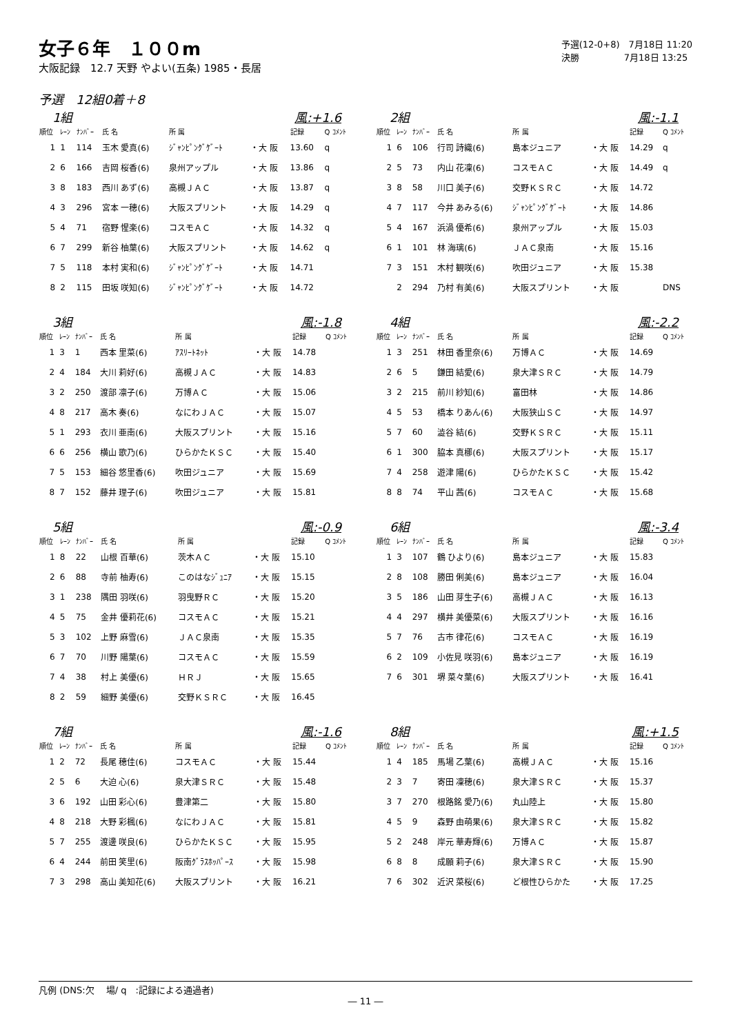女子６年　１００m
大阪記録　12.7 天野 やよい(五条) 1985・長居
予選(12-0+8)　7月18日 11:20
決勝　　　　　7月18日 13:25
予選　12組0着＋8
1組 風:+1.6
| 順位 | ﾚｰﾝ | ﾅﾝﾊﾞｰ | 氏 名 | 所 属 | | 記録 | Q ｺﾒﾝﾄ |
| --- | --- | --- | --- | --- | --- | --- | --- |
| 1 | 1 | 114 | 玉木 愛真(6) | ｼﾞｬﾝﾋﾟﾝｸﾞｹﾞｰﾄ | ・大 阪 | 13.60 | q |
| 2 | 6 | 166 | 吉岡 桜香(6) | 泉州アップル | ・大 阪 | 13.86 | q |
| 3 | 8 | 183 | 西川 あず(6) | 高槻ＪＡＣ | ・大 阪 | 13.87 | q |
| 4 | 3 | 296 | 宮本 一穂(6) | 大阪スプリント | ・大 阪 | 14.29 | q |
| 5 | 4 | 71 | 宿野 惺楽(6) | コスモＡＣ | ・大 阪 | 14.32 | q |
| 6 | 7 | 299 | 新谷 柚葉(6) | 大阪スプリント | ・大 阪 | 14.62 | q |
| 7 | 5 | 118 | 本村 実和(6) | ｼﾞｬﾝﾋﾟﾝｸﾞｹﾞｰﾄ | ・大 阪 | 14.71 | |
| 8 | 2 | 115 | 田坂 咲知(6) | ｼﾞｬﾝﾋﾟﾝｸﾞｹﾞｰﾄ | ・大 阪 | 14.72 | |
2組 風:-1.1
| 順位 | ﾚｰﾝ | ﾅﾝﾊﾞｰ | 氏 名 | 所 属 | | 記録 | Q ｺﾒﾝﾄ |
| --- | --- | --- | --- | --- | --- | --- | --- |
| 1 | 6 | 106 | 行司 詩織(6) | 島本ジュニア | ・大 阪 | 14.29 | q |
| 2 | 5 | 73 | 内山 花凜(6) | コスモＡＣ | ・大 阪 | 14.49 | q |
| 3 | 8 | 58 | 川口 美子(6) | 交野ＫＳＲＣ | ・大 阪 | 14.72 | |
| 4 | 7 | 117 | 今井 あみる(6) | ｼﾞｬﾝﾋﾟﾝｸﾞｹﾞｰﾄ | ・大 阪 | 14.86 | |
| 5 | 4 | 167 | 浜渦 優希(6) | 泉州アップル | ・大 阪 | 15.03 | |
| 6 | 1 | 101 | 林 海璃(6) | ＪＡＣ泉南 | ・大 阪 | 15.16 | |
| 7 | 3 | 151 | 木村 観咲(6) | 吹田ジュニア | ・大 阪 | 15.38 | |
| | 2 | 294 | 乃村 有美(6) | 大阪スプリント | ・大 阪 | | DNS |
3組 風:-1.8
| 順位 | ﾚｰﾝ | ﾅﾝﾊﾞｰ | 氏 名 | 所 属 | | 記録 | Q ｺﾒﾝﾄ |
| --- | --- | --- | --- | --- | --- | --- | --- |
| 1 | 3 | 1 | 西本 里菜(6) | ｱｽﾘｰﾄﾈｯﾄ | ・大 阪 | 14.78 | |
| 2 | 4 | 184 | 大川 莉好(6) | 高槻ＪＡＣ | ・大 阪 | 14.83 | |
| 3 | 2 | 250 | 渡部 凛子(6) | 万博ＡＣ | ・大 阪 | 15.06 | |
| 4 | 8 | 217 | 高木 奏(6) | なにわＪＡＣ | ・大 阪 | 15.07 | |
| 5 | 1 | 293 | 衣川 亜南(6) | 大阪スプリント | ・大 阪 | 15.16 | |
| 6 | 6 | 256 | 横山 歌乃(6) | ひらかたＫＳＣ | ・大 阪 | 15.40 | |
| 7 | 5 | 153 | 細谷 悠里香(6) | 吹田ジュニア | ・大 阪 | 15.69 | |
| 8 | 7 | 152 | 藤井 理子(6) | 吹田ジュニア | ・大 阪 | 15.81 | |
4組 風:-2.2
| 順位 | ﾚｰﾝ | ﾅﾝﾊﾞｰ | 氏 名 | 所 属 | | 記録 | Q ｺﾒﾝﾄ |
| --- | --- | --- | --- | --- | --- | --- | --- |
| 1 | 3 | 251 | 林田 香里奈(6) | 万博ＡＣ | ・大 阪 | 14.69 | |
| 2 | 6 | 5 | 鎌田 結愛(6) | 泉大津ＳＲＣ | ・大 阪 | 14.79 | |
| 3 | 2 | 215 | 前川 紗知(6) | 富田林 | ・大 阪 | 14.86 | |
| 4 | 5 | 53 | 橋本 りあん(6) | 大阪狭山ＳＣ | ・大 阪 | 14.97 | |
| 5 | 7 | 60 | 澁谷 結(6) | 交野ＫＳＲＣ | ・大 阪 | 15.11 | |
| 6 | 1 | 300 | 脇本 真梛(6) | 大阪スプリント | ・大 阪 | 15.17 | |
| 7 | 4 | 258 | 遊津 陽(6) | ひらかたＫＳＣ | ・大 阪 | 15.42 | |
| 8 | 8 | 74 | 平山 茜(6) | コスモＡＣ | ・大 阪 | 15.68 | |
5組 風:-0.9
| 順位 | ﾚｰﾝ | ﾅﾝﾊﾞｰ | 氏 名 | 所 属 | | 記録 | Q ｺﾒﾝﾄ |
| --- | --- | --- | --- | --- | --- | --- | --- |
| 1 | 8 | 22 | 山根 百華(6) | 茨木ＡＣ | ・大 阪 | 15.10 | |
| 2 | 6 | 88 | 寺前 柚寿(6) | このはなｼﾞｭﾆｱ | ・大 阪 | 15.15 | |
| 3 | 1 | 238 | 隅田 羽咲(6) | 羽曳野ＲＣ | ・大 阪 | 15.20 | |
| 4 | 5 | 75 | 金井 優莉花(6) | コスモＡＣ | ・大 阪 | 15.21 | |
| 5 | 3 | 102 | 上野 麻雪(6) | ＪＡＣ泉南 | ・大 阪 | 15.35 | |
| 6 | 7 | 70 | 川野 陽葉(6) | コスモＡＣ | ・大 阪 | 15.59 | |
| 7 | 4 | 38 | 村上 美優(6) | ＨＲＪ | ・大 阪 | 15.65 | |
| 8 | 2 | 59 | 細野 美優(6) | 交野ＫＳＲＣ | ・大 阪 | 16.45 | |
6組 風:-3.4
| 順位 | ﾚｰﾝ | ﾅﾝﾊﾞｰ | 氏 名 | 所 属 | | 記録 | Q ｺﾒﾝﾄ |
| --- | --- | --- | --- | --- | --- | --- | --- |
| 1 | 3 | 107 | 鶴 ひより(6) | 島本ジュニア | ・大 阪 | 15.83 | |
| 2 | 8 | 108 | 勝田 俐美(6) | 島本ジュニア | ・大 阪 | 16.04 | |
| 3 | 5 | 186 | 山田 芽生子(6) | 高槻ＪＡＣ | ・大 阪 | 16.13 | |
| 4 | 4 | 297 | 横井 美優菜(6) | 大阪スプリント | ・大 阪 | 16.16 | |
| 5 | 7 | 76 | 古市 律花(6) | コスモＡＣ | ・大 阪 | 16.19 | |
| 6 | 2 | 109 | 小佐見 咲羽(6) | 島本ジュニア | ・大 阪 | 16.19 | |
| 7 | 6 | 301 | 堺 菜々葉(6) | 大阪スプリント | ・大 阪 | 16.41 | |
7組 風:-1.6
| 順位 | ﾚｰﾝ | ﾅﾝﾊﾞｰ | 氏 名 | 所 属 | | 記録 | Q ｺﾒﾝﾄ |
| --- | --- | --- | --- | --- | --- | --- | --- |
| 1 | 2 | 72 | 長尾 穂佳(6) | コスモＡＣ | ・大 阪 | 15.44 | |
| 2 | 5 | 6 | 大迫 心(6) | 泉大津ＳＲＣ | ・大 阪 | 15.48 | |
| 3 | 6 | 192 | 山田 彩心(6) | 豊津第二 | ・大 阪 | 15.80 | |
| 4 | 8 | 218 | 大野 彩楓(6) | なにわＪＡＣ | ・大 阪 | 15.81 | |
| 5 | 7 | 255 | 渡邊 咲良(6) | ひらかたＫＳＣ | ・大 阪 | 15.95 | |
| 6 | 4 | 244 | 前田 笑里(6) | 阪南ｸﾞﾗｽﾎｯﾊﾟｰｽ | ・大 阪 | 15.98 | |
| 7 | 3 | 298 | 高山 美知花(6) | 大阪スプリント | ・大 阪 | 16.21 | |
8組 風:+1.5
| 順位 | ﾚｰﾝ | ﾅﾝﾊﾞｰ | 氏 名 | 所 属 | | 記録 | Q ｺﾒﾝﾄ |
| --- | --- | --- | --- | --- | --- | --- | --- |
| 1 | 4 | 185 | 馬場 乙葉(6) | 高槻ＪＡＣ | ・大 阪 | 15.16 | |
| 2 | 3 | 7 | 寄田 凜穂(6) | 泉大津ＳＲＣ | ・大 阪 | 15.37 | |
| 3 | 7 | 270 | 根路銘 愛乃(6) | 丸山陸上 | ・大 阪 | 15.80 | |
| 4 | 5 | 9 | 森野 由萌果(6) | 泉大津ＳＲＣ | ・大 阪 | 15.82 | |
| 5 | 2 | 248 | 岸元 華寿輝(6) | 万博ＡＣ | ・大 阪 | 15.87 | |
| 6 | 8 | 8 | 成願 莉子(6) | 泉大津ＳＲＣ | ・大 阪 | 15.90 | |
| 7 | 6 | 302 | 近沢 菜桜(6) | ど根性ひらかた | ・大 阪 | 17.25 | |
凡例 (DNS:欠　 場/ q　:記録による通過者)
― 11 ―